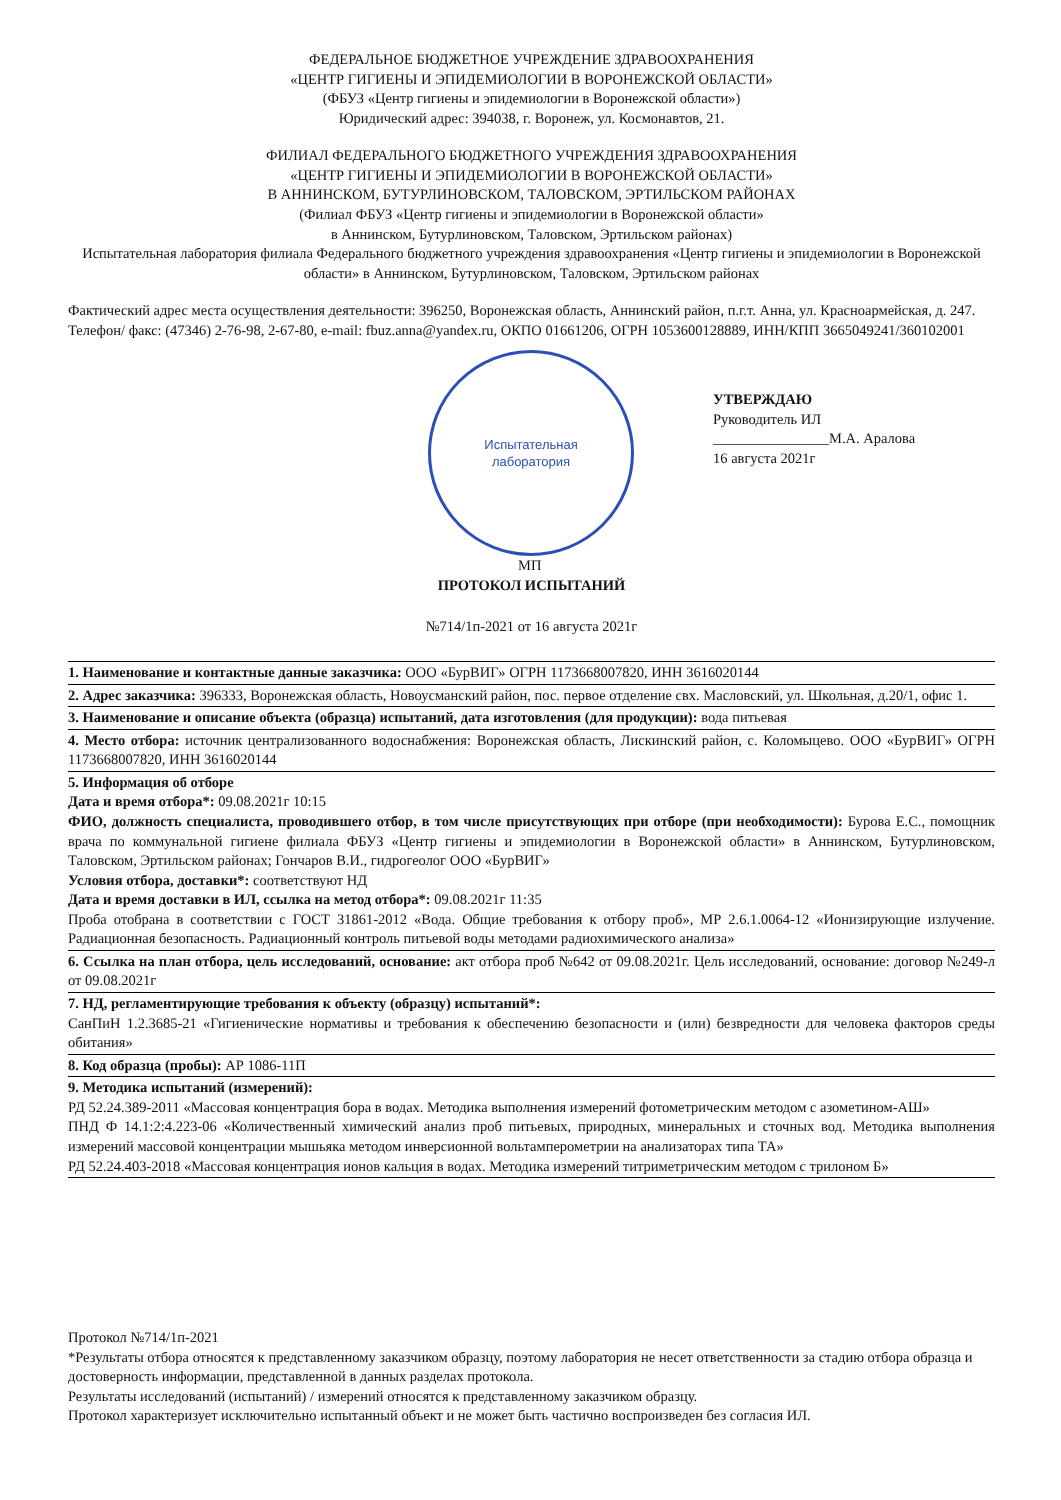ФЕДЕРАЛЬНОЕ БЮДЖЕТНОЕ УЧРЕЖДЕНИЕ ЗДРАВООХРАНЕНИЯ
«ЦЕНТР ГИГИЕНЫ И ЭПИДЕМИОЛОГИИ В ВОРОНЕЖСКОЙ ОБЛАСТИ»
(ФБУЗ «Центр гигиены и эпидемиологии в Воронежской области»)
Юридический адрес: 394038, г. Воронеж, ул. Космонавтов, 21.
ФИЛИАЛ ФЕДЕРАЛЬНОГО БЮДЖЕТНОГО УЧРЕЖДЕНИЯ ЗДРАВООХРАНЕНИЯ
«ЦЕНТР ГИГИЕНЫ И ЭПИДЕМИОЛОГИИ В ВОРОНЕЖСКОЙ ОБЛАСТИ»
В АННИНСКОМ, БУТУРЛИНОВСКОМ, ТАЛОВСКОМ, ЭРТИЛЬСКОМ РАЙОНАХ
(Филиал ФБУЗ «Центр гигиены и эпидемиологии в Воронежской области»
в Аннинском, Бутурлиновском, Таловском, Эртильском районах)
Испытательная лаборатория филиала Федерального бюджетного учреждения здравоохранения «Центр гигиены и эпидемиологии в Воронежской области» в Аннинском, Бутурлиновском, Таловском, Эртильском районах
Фактический адрес места осуществления деятельности: 396250, Воронежская область, Аннинский район, п.г.т. Анна, ул. Красноармейская, д. 247.
Телефон/ факс: (47346) 2-76-98, 2-67-80, e-mail: fbuz.anna@yandex.ru, ОКПО 01661206, ОГРН 1053600128889, ИНН/КПП 3665049241/360102001
Испытательная
лаборатория
УТВЕРЖДАЮ
Руководитель ИЛ
________________М.А. Аралова
16 августа 2021г
МП
ПРОТОКОЛ ИСПЫТАНИЙ
№714/1п-2021 от 16 августа 2021г
1. Наименование и контактные данные заказчика: ООО «БурВИГ» ОГРН 1173668007820, ИНН 3616020144
2. Адрес заказчика: 396333, Воронежская область, Новоусманский район, пос. первое отделение свх. Масловский, ул. Школьная, д.20/1, офис 1.
3. Наименование и описание объекта (образца) испытаний, дата изготовления (для продукции): вода питьевая
4. Место отбора: источник централизованного водоснабжения: Воронежская область, Лискинский район, с. Коломыцево. ООО «БурВИГ» ОГРН 1173668007820, ИНН 3616020144
5. Информация об отборе
Дата и время отбора*: 09.08.2021г 10:15
ФИО, должность специалиста, проводившего отбор, в том числе присутствующих при отборе (при необходимости): Бурова Е.С., помощник врача по коммунальной гигиене филиала ФБУЗ «Центр гигиены и эпидемиологии в Воронежской области» в Аннинском, Бутурлиновском, Таловском, Эртильском районах; Гончаров В.И., гидрогеолог ООО «БурВИГ»
Условия отбора, доставки*: соответствуют НД
Дата и время доставки в ИЛ, ссылка на метод отбора*: 09.08.2021г 11:35
Проба отобрана в соответствии с ГОСТ 31861-2012 «Вода. Общие требования к отбору проб», МР 2.6.1.0064-12 «Ионизирующие излучение. Радиационная безопасность. Радиационный контроль питьевой воды методами радиохимического анализа»
6. Ссылка на план отбора, цель исследований, основание: акт отбора проб №642 от 09.08.2021г. Цель исследований, основание: договор №249-л от 09.08.2021г
7. НД, регламентирующие требования к объекту (образцу) испытаний*:
СанПиН 1.2.3685-21 «Гигиенические нормативы и требования к обеспечению безопасности и (или) безвредности для человека факторов среды обитания»
8. Код образца (пробы): АР 1086-11П
9. Методика испытаний (измерений):
РД 52.24.389-2011 «Массовая концентрация бора в водах. Методика выполнения измерений фотометрическим методом с азометином-АШ»
ПНД Ф 14.1:2:4.223-06 «Количественный химический анализ проб питьевых, природных, минеральных и сточных вод. Методика выполнения измерений массовой концентрации мышьяка методом инверсионной вольтамперометрии на анализаторах типа ТА»
РД 52.24.403-2018 «Массовая концентрация ионов кальция в водах. Методика измерений титриметрическим методом с трилоном Б»
Протокол №714/1п-2021
*Результаты отбора относятся к представленному заказчиком образцу, поэтому лаборатория не несет ответственности за стадию отбора образца и достоверность информации, представленной в данных разделах протокола.
Результаты исследований (испытаний) / измерений относятся к представленному заказчиком образцу.
Протокол характеризует исключительно испытанный объект и не может быть частично воспроизведен без согласия ИЛ.